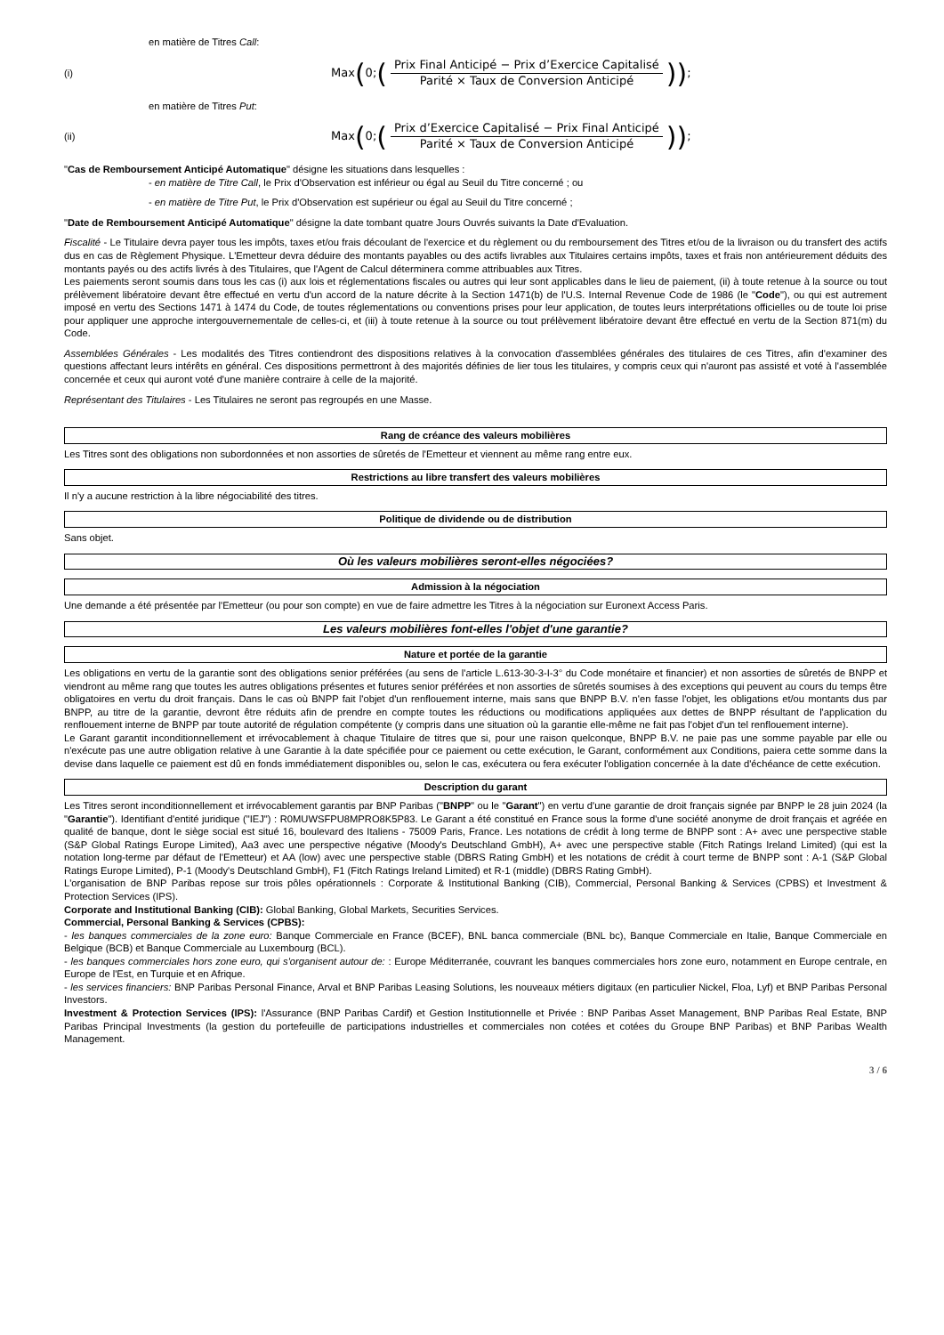en matière de Titres Call:
(i) Max (0; (
Prix Final Anticipé − Prix d’Exercice Capitalisé
Parité × Taux de Conversion Anticipé
)) ;
en matière de Titres Put:
(ii) Max (0; (
Prix d’Exercice Capitalisé − Prix Final Anticipé
Parité × Taux de Conversion Anticipé
)) ;
"Cas de Remboursement Anticipé Automatique" désigne les situations dans lesquelles :
- en matière de Titre Call, le Prix d'Observation est inférieur ou égal au Seuil du Titre concerné ; ou
- en matière de Titre Put, le Prix d'Observation est supérieur ou égal au Seuil du Titre concerné ;
"Date de Remboursement Anticipé Automatique" désigne la date tombant quatre Jours Ouvrés suivants la Date d'Evaluation.
Fiscalité - Le Titulaire devra payer tous les impôts, taxes et/ou frais découlant de l'exercice et du règlement ou du remboursement des Titres et/ou de la livraison ou du transfert des actifs dus en cas de Règlement Physique. L'Emetteur devra déduire des montants payables ou des actifs livrables aux Titulaires certains impôts, taxes et frais non antérieurement déduits des montants payés ou des actifs livrés à des Titulaires, que l'Agent de Calcul déterminera comme attribuables aux Titres.
Les paiements seront soumis dans tous les cas (i) aux lois et réglementations fiscales ou autres qui leur sont applicables dans le lieu de paiement, (ii) à toute retenue à la source ou tout prélèvement libératoire devant être effectué en vertu d'un accord de la nature décrite à la Section 1471(b) de l'U.S. Internal Revenue Code de 1986 (le "Code"), ou qui est autrement imposé en vertu des Sections 1471 à 1474 du Code, de toutes réglementations ou conventions prises pour leur application, de toutes leurs interprétations officielles ou de toute loi prise pour appliquer une approche intergouvernementale de celles-ci, et (iii) à toute retenue à la source ou tout prélèvement libératoire devant être effectué en vertu de la Section 871(m) du Code.
Assemblées Générales - Les modalités des Titres contiendront des dispositions relatives à la convocation d'assemblées générales des titulaires de ces Titres, afin d'examiner des questions affectant leurs intérêts en général. Ces dispositions permettront à des majorités définies de lier tous les titulaires, y compris ceux qui n'auront pas assisté et voté à l'assemblée concernée et ceux qui auront voté d'une manière contraire à celle de la majorité.
Représentant des Titulaires - Les Titulaires ne seront pas regroupés en une Masse.
Rang de créance des valeurs mobilières
Les Titres sont des obligations non subordonnées et non assorties de sûretés de l'Emetteur et viennent au même rang entre eux.
Restrictions au libre transfert des valeurs mobilières
Il n'y a aucune restriction à la libre négociabilité des titres.
Politique de dividende ou de distribution
Sans objet.
Où les valeurs mobilières seront-elles négociées?
Admission à la négociation
Une demande a été présentée par l'Emetteur (ou pour son compte) en vue de faire admettre les Titres à la négociation sur Euronext Access Paris.
Les valeurs mobilières font-elles l'objet d'une garantie?
Nature et portée de la garantie
Les obligations en vertu de la garantie sont des obligations senior préférées (au sens de l'article L.613-30-3-I-3° du Code monétaire et financier) et non assorties de sûretés de BNPP et viendront au même rang que toutes les autres obligations présentes et futures senior préférées et non assorties de sûretés soumises à des exceptions qui peuvent au cours du temps être obligatoires en vertu du droit français. Dans le cas où BNPP fait l'objet d'un renflouement interne, mais sans que BNPP B.V. n'en fasse l'objet, les obligations et/ou montants dus par BNPP, au titre de la garantie, devront être réduits afin de prendre en compte toutes les réductions ou modifications appliquées aux dettes de BNPP résultant de l'application du renflouement interne de BNPP par toute autorité de régulation compétente (y compris dans une situation où la garantie elle-même ne fait pas l'objet d'un tel renflouement interne).
Le Garant garantit inconditionnellement et irrévocablement à chaque Titulaire de titres que si, pour une raison quelconque, BNPP B.V. ne paie pas une somme payable par elle ou n'exécute pas une autre obligation relative à une Garantie à la date spécifiée pour ce paiement ou cette exécution, le Garant, conformément aux Conditions, paiera cette somme dans la devise dans laquelle ce paiement est dû en fonds immédiatement disponibles ou, selon le cas, exécutera ou fera exécuter l'obligation concernée à la date d'échéance de cette exécution.
Description du garant
Les Titres seront inconditionnellement et irrévocablement garantis par BNP Paribas ("BNPP" ou le "Garant") en vertu d'une garantie de droit français signée par BNPP le 28 juin 2024 (la "Garantie"). Identifiant d'entité juridique ("IEJ") : R0MUWSFPU8MPRO8K5P83. Le Garant a été constitué en France sous la forme d'une société anonyme de droit français et agréée en qualité de banque, dont le siège social est situé 16, boulevard des Italiens - 75009 Paris, France. Les notations de crédit à long terme de BNPP sont : A+ avec une perspective stable (S&P Global Ratings Europe Limited), Aa3 avec une perspective négative (Moody's Deutschland GmbH), A+ avec une perspective stable (Fitch Ratings Ireland Limited) (qui est la notation long-terme par défaut de l'Emetteur) et AA (low) avec une perspective stable (DBRS Rating GmbH) et les notations de crédit à court terme de BNPP sont : A-1 (S&P Global Ratings Europe Limited), P-1 (Moody's Deutschland GmbH), F1 (Fitch Ratings Ireland Limited) et R-1 (middle) (DBRS Rating GmbH).
L'organisation de BNP Paribas repose sur trois pôles opérationnels : Corporate & Institutional Banking (CIB), Commercial, Personal Banking & Services (CPBS) et Investment & Protection Services (IPS).
Corporate and Institutional Banking (CIB): Global Banking, Global Markets, Securities Services.
Commercial, Personal Banking & Services (CPBS):
- les banques commerciales de la zone euro: Banque Commerciale en France (BCEF), BNL banca commerciale (BNL bc), Banque Commerciale en Italie, Banque Commerciale en Belgique (BCB) et Banque Commerciale au Luxembourg (BCL).
- les banques commerciales hors zone euro, qui s'organisent autour de: : Europe Méditerranée, couvrant les banques commerciales hors zone euro, notamment en Europe centrale, en Europe de l'Est, en Turquie et en Afrique.
- les services financiers: BNP Paribas Personal Finance, Arval et BNP Paribas Leasing Solutions, les nouveaux métiers digitaux (en particulier Nickel, Floa, Lyf) et BNP Paribas Personal Investors.
Investment & Protection Services (IPS): l'Assurance (BNP Paribas Cardif) et Gestion Institutionnelle et Privée : BNP Paribas Asset Management, BNP Paribas Real Estate, BNP Paribas Principal Investments (la gestion du portefeuille de participations industrielles et commerciales non cotées et cotées du Groupe BNP Paribas) et BNP Paribas Wealth Management.
3 / 6